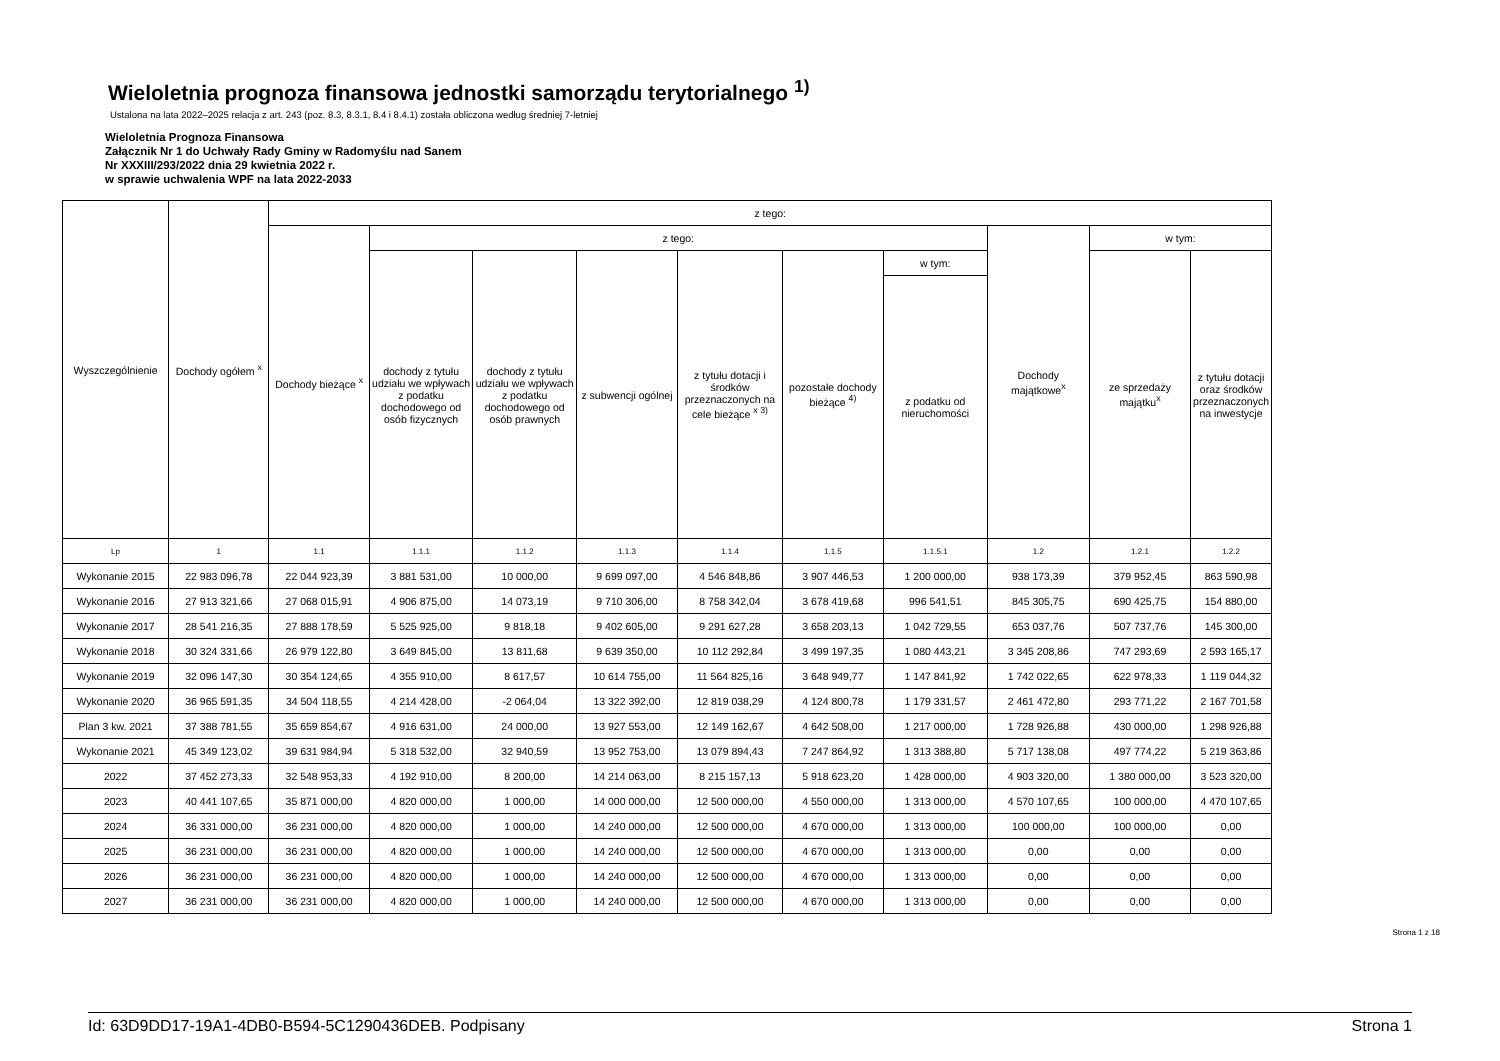Wieloletnia prognoza finansowa jednostki samorządu terytorialnego <sup>1)</sup>
Ustalona na lata 2022–2025 relacja z art. 243 (poz. 8.3, 8.3.1, 8.4 i 8.4.1) została obliczona według średniej 7-letniej
Wieloletnia Prognoza Finansowa
Załącznik Nr 1 do Uchwały Rady Gminy w Radomyślu nad Sanem
Nr XXXIII/293/2022 dnia 29 kwietnia 2022 r.
w sprawie uchwalenia WPF na lata 2022-2033
| Wyszczególnienie | Dochody ogółem <sup>x</sup> | z tego: | | | | | | | | | |
| --- | --- | --- | --- | --- | --- | --- | --- | --- | --- | --- | --- |
| | | Dochody bieżące <sup>x</sup> | z tego: | | | | | | Dochody majątkowe<sup>x</sup> | w tym: | |
| | | | dochody z tytułu udziału we wpływach z podatku dochodowego od osób fizycznych | dochody z tytułu udziału we wpływach z podatku dochodowego od osób prawnych | z subwencji ogólnej | z tytułu dotacji i środków przeznaczonych na cele bieżące <sup>x 3)</sup> | pozostałe dochody bieżące <sup>4)</sup> | w tym: | | ze sprzedaży majątku<sup>x</sup> | z tytułu dotacji oraz środków przeznaczonych na inwestycje |
| | | | | | | | | z podatku od nieruchomości | | | |
| Lp | 1 | 1.1 | 1.1.1 | 1.1.2 | 1.1.3 | 1.1.4 | 1.1.5 | 1.1.5.1 | 1.2 | 1.2.1 | 1.2.2 |
| Wykonanie 2015 | 22 983 096,78 | 22 044 923,39 | 3 881 531,00 | 10 000,00 | 9 699 097,00 | 4 546 848,86 | 3 907 446,53 | 1 200 000,00 | 938 173,39 | 379 952,45 | 863 590,98 |
| Wykonanie 2016 | 27 913 321,66 | 27 068 015,91 | 4 906 875,00 | 14 073,19 | 9 710 306,00 | 8 758 342,04 | 3 678 419,68 | 996 541,51 | 845 305,75 | 690 425,75 | 154 880,00 |
| Wykonanie 2017 | 28 541 216,35 | 27 888 178,59 | 5 525 925,00 | 9 818,18 | 9 402 605,00 | 9 291 627,28 | 3 658 203,13 | 1 042 729,55 | 653 037,76 | 507 737,76 | 145 300,00 |
| Wykonanie 2018 | 30 324 331,66 | 26 979 122,80 | 3 649 845,00 | 13 811,68 | 9 639 350,00 | 10 112 292,84 | 3 499 197,35 | 1 080 443,21 | 3 345 208,86 | 747 293,69 | 2 593 165,17 |
| Wykonanie 2019 | 32 096 147,30 | 30 354 124,65 | 4 355 910,00 | 8 617,57 | 10 614 755,00 | 11 564 825,16 | 3 648 949,77 | 1 147 841,92 | 1 742 022,65 | 622 978,33 | 1 119 044,32 |
| Wykonanie 2020 | 36 965 591,35 | 34 504 118,55 | 4 214 428,00 | -2 064,04 | 13 322 392,00 | 12 819 038,29 | 4 124 800,78 | 1 179 331,57 | 2 461 472,80 | 293 771,22 | 2 167 701,58 |
| Plan 3 kw. 2021 | 37 388 781,55 | 35 659 854,67 | 4 916 631,00 | 24 000,00 | 13 927 553,00 | 12 149 162,67 | 4 642 508,00 | 1 217 000,00 | 1 728 926,88 | 430 000,00 | 1 298 926,88 |
| Wykonanie 2021 | 45 349 123,02 | 39 631 984,94 | 5 318 532,00 | 32 940,59 | 13 952 753,00 | 13 079 894,43 | 7 247 864,92 | 1 313 388,80 | 5 717 138,08 | 497 774,22 | 5 219 363,86 |
| 2022 | 37 452 273,33 | 32 548 953,33 | 4 192 910,00 | 8 200,00 | 14 214 063,00 | 8 215 157,13 | 5 918 623,20 | 1 428 000,00 | 4 903 320,00 | 1 380 000,00 | 3 523 320,00 |
| 2023 | 40 441 107,65 | 35 871 000,00 | 4 820 000,00 | 1 000,00 | 14 000 000,00 | 12 500 000,00 | 4 550 000,00 | 1 313 000,00 | 4 570 107,65 | 100 000,00 | 4 470 107,65 |
| 2024 | 36 331 000,00 | 36 231 000,00 | 4 820 000,00 | 1 000,00 | 14 240 000,00 | 12 500 000,00 | 4 670 000,00 | 1 313 000,00 | 100 000,00 | 100 000,00 | 0,00 |
| 2025 | 36 231 000,00 | 36 231 000,00 | 4 820 000,00 | 1 000,00 | 14 240 000,00 | 12 500 000,00 | 4 670 000,00 | 1 313 000,00 | 0,00 | 0,00 | 0,00 |
| 2026 | 36 231 000,00 | 36 231 000,00 | 4 820 000,00 | 1 000,00 | 14 240 000,00 | 12 500 000,00 | 4 670 000,00 | 1 313 000,00 | 0,00 | 0,00 | 0,00 |
| 2027 | 36 231 000,00 | 36 231 000,00 | 4 820 000,00 | 1 000,00 | 14 240 000,00 | 12 500 000,00 | 4 670 000,00 | 1 313 000,00 | 0,00 | 0,00 | 0,00 |
Strona 1 z 18
Id: 63D9DD17-19A1-4DB0-B594-5C1290436DEB. Podpisany Strona 1